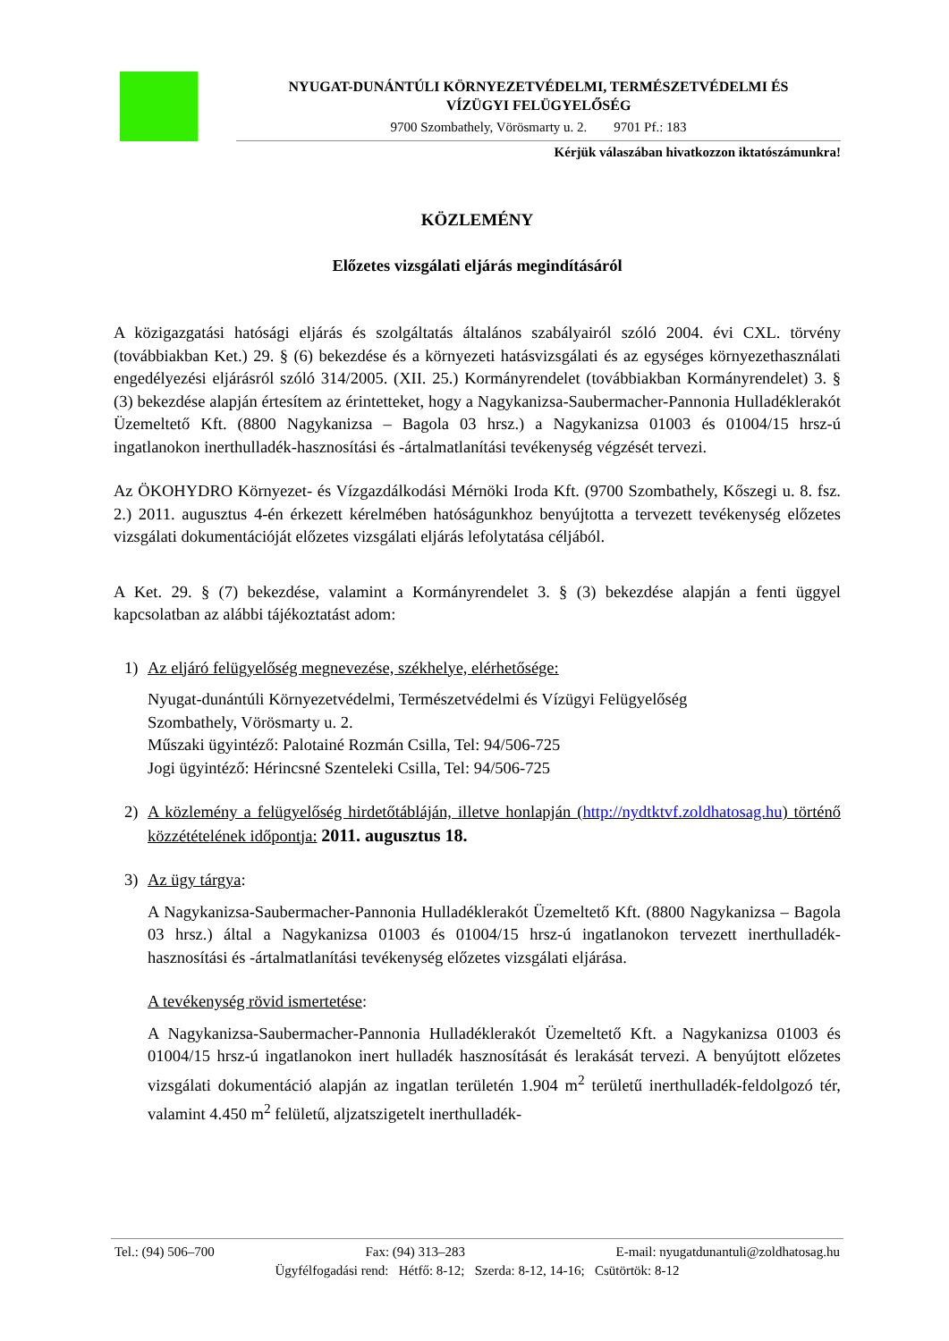NYUGAT-DUNÁNTÚLI KÖRNYEZETVÉDELMI, TERMÉSZETVÉDELMI ÉS
VÍZÜGYI FELÜGYELŐSÉG
9700 Szombathely, Vörösmarty u. 2. 9701 Pf.: 183
Kérjük válaszában hivatkozzon iktatószámunkra!
KÖZLEMÉNY
Előzetes vizsgálati eljárás megindításáról
A közigazgatási hatósági eljárás és szolgáltatás általános szabályairól szóló 2004. évi CXL. törvény (továbbiakban Ket.) 29. § (6) bekezdése és a környezeti hatásvizsgálati és az egységes környezethasználati engedélyezési eljárásról szóló 314/2005. (XII. 25.) Kormányrendelet (továbbiakban Kormányrendelet) 3. § (3) bekezdése alapján értesítem az érintetteket, hogy a Nagykanizsa-Saubermacher-Pannonia Hulladéklerakót Üzemeltető Kft. (8800 Nagykanizsa – Bagola 03 hrsz.) a Nagykanizsa 01003 és 01004/15 hrsz-ú ingatlanokon inerthulladék-hasznosítási és -ártalmatlanítási tevékenység végzését tervezi.
Az ÖKOHYDRO Környezet- és Vízgazdálkodási Mérnöki Iroda Kft. (9700 Szombathely, Kőszegi u. 8. fsz. 2.) 2011. augusztus 4-én érkezett kérelmében hatóságunkhoz benyújtotta a tervezett tevékenység előzetes vizsgálati dokumentációját előzetes vizsgálati eljárás lefolytatása céljából.
A Ket. 29. § (7) bekezdése, valamint a Kormányrendelet 3. § (3) bekezdése alapján a fenti üggyel kapcsolatban az alábbi tájékoztatást adom:
1) Az eljáró felügyelőség megnevezése, székhelye, elérhetősége:
Nyugat-dunántúli Környezetvédelmi, Természetvédelmi és Vízügyi Felügyelőség
Szombathely, Vörösmarty u. 2.
Műszaki ügyintéző: Palotainé Rozmán Csilla, Tel: 94/506-725
Jogi ügyintéző: Hérincsné Szenteleki Csilla, Tel: 94/506-725
2) A közlemény a felügyelőség hirdetőtábláján, illetve honlapján (http://nydtktvf.zoldhatosag.hu) történő közzétételének időpontja: 2011. augusztus 18.
3) Az ügy tárgya:
A Nagykanizsa-Saubermacher-Pannonia Hulladéklerakót Üzemeltető Kft. (8800 Nagykanizsa – Bagola 03 hrsz.) által a Nagykanizsa 01003 és 01004/15 hrsz-ú ingatlanokon tervezett inerthulladék-hasznosítási és -ártalmatlanítási tevékenység előzetes vizsgálati eljárása.
A tevékenység rövid ismertetése:
A Nagykanizsa-Saubermacher-Pannonia Hulladéklerakót Üzemeltető Kft. a Nagykanizsa 01003 és 01004/15 hrsz-ú ingatlanokon inert hulladék hasznosítását és lerakását tervezi. A benyújtott előzetes vizsgálati dokumentáció alapján az ingatlan területén 1.904 m<sup>2</sup> területű inerthulladék-feldolgozó tér, valamint 4.450 m<sup>2</sup> felületű, aljzatszigetelt inerthulladék-
Tel.: (94) 506–700 Fax: (94) 313–283 E-mail: nyugatdunantuli@zoldhatosag.hu
Ügyfélfogadási rend: Hétfő: 8-12; Szerda: 8-12, 14-16; Csütörtök: 8-12